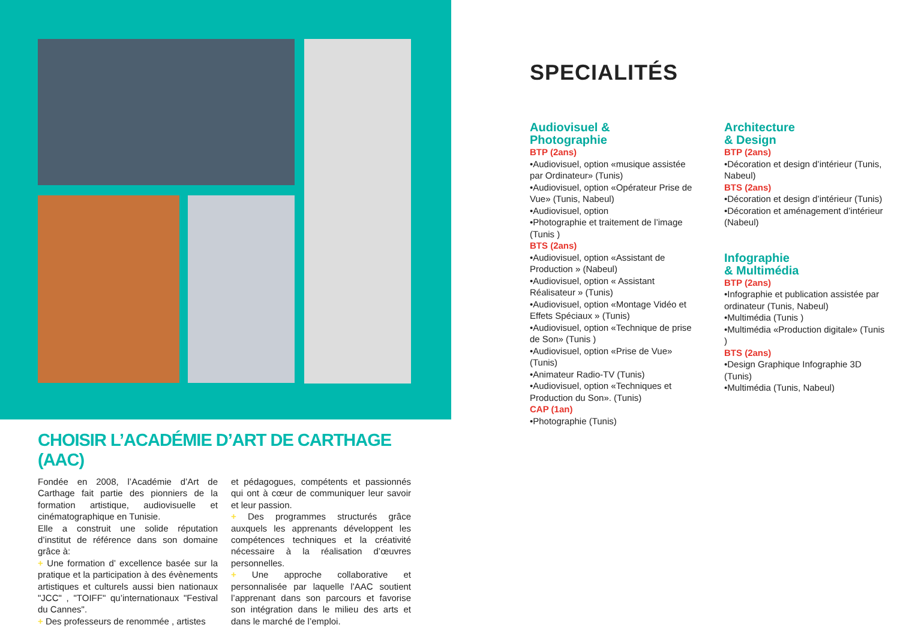SPECIALITÉS
Audiovisuel &
Photographie
BTP (2ans)
•Audiovisuel, option «musique assistée par Ordinateur» (Tunis)
•Audiovisuel, option «Opérateur Prise de Vue» (Tunis, Nabeul)
•Audiovisuel, option
•Photographie et traitement de l’image (Tunis )
BTS (2ans)
•Audiovisuel, option «Assistant de Production » (Nabeul)
•Audiovisuel, option « Assistant Réalisateur » (Tunis)
•Audiovisuel, option «Montage Vidéo et Effets Spéciaux » (Tunis)
•Audiovisuel, option «Technique de prise de Son» (Tunis )
•Audiovisuel, option «Prise de Vue» (Tunis)
•Animateur Radio-TV (Tunis)
•Audiovisuel, option «Techniques et Production du Son». (Tunis)
CAP (1an)
•Photographie (Tunis)
Architecture
& Design
BTP (2ans)
•Décoration et design d’intérieur (Tunis, Nabeul)
BTS (2ans)
•Décoration et design d’intérieur (Tunis)
•Décoration et aménagement d’intérieur (Nabeul)
Infographie
& Multimédia
BTP (2ans)
•Infographie et publication assistée par ordinateur (Tunis, Nabeul)
•Multimédia (Tunis )
•Multimédia «Production digitale» (Tunis )
BTS (2ans)
•Design Graphique Infographie 3D (Tunis)
•Multimédia (Tunis, Nabeul)
CHOISIR L’ACADÉMIE D’ART DE CARTHAGE (AAC)
Fondée en 2008, l’Académie d’Art de Carthage fait partie des pionniers de la formation artistique, audiovisuelle et cinématographique en Tunisie.
Elle a construit une solide réputation d’institut de référence dans son domaine grâce à:
+ Une formation d’ excellence basée sur la pratique et la participation à des évènements artistiques et culturels aussi bien nationaux "JCC" , "TOIFF" qu’internationaux "Festival du Cannes".
+ Des professeurs de renommée , artistes
et pédagogues, compétents et passionnés qui ont à cœur de communiquer leur savoir et leur passion.
+ Des programmes structurés grâce auxquels les apprenants développent les compétences techniques et la créativité nécessaire à la réalisation d’œuvres personnelles.
+ Une approche collaborative et personnalisée par laquelle l’AAC soutient l’apprenant dans son parcours et favorise son intégration dans le milieu des arts et dans le marché de l’emploi.